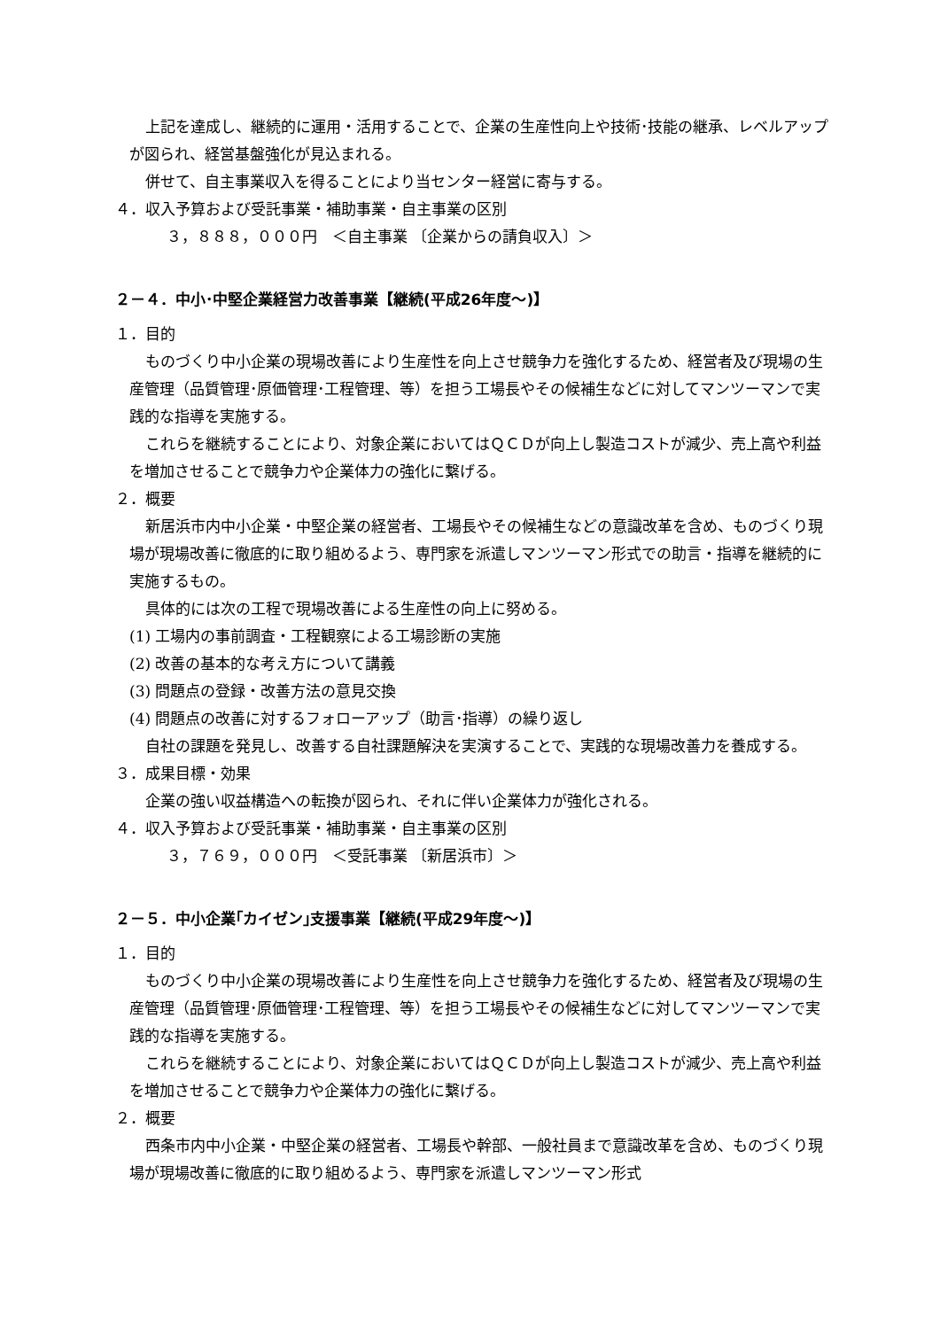上記を達成し、継続的に運用・活用することで、企業の生産性向上や技術･技能の継承、レベルアップが図られ、経営基盤強化が見込まれる。
併せて、自主事業収入を得ることにより当センター経営に寄与する。
４．収入予算および受託事業・補助事業・自主事業の区別
３，８８８，０００円　＜自主事業 〔企業からの請負収入〕＞
２－４．中小･中堅企業経営力改善事業【継続(平成26年度～)】
１．目的
ものづくり中小企業の現場改善により生産性を向上させ競争力を強化するため、経営者及び現場の生産管理（品質管理･原価管理･工程管理、等）を担う工場長やその候補生などに対してマンツーマンで実践的な指導を実施する。
これらを継続することにより、対象企業においてはＱＣＤが向上し製造コストが減少、売上高や利益を増加させることで競争力や企業体力の強化に繋げる。
２．概要
新居浜市内中小企業・中堅企業の経営者、工場長やその候補生などの意識改革を含め、ものづくり現場が現場改善に徹底的に取り組めるよう、専門家を派遣しマンツーマン形式での助言・指導を継続的に実施するもの。
具体的には次の工程で現場改善による生産性の向上に努める。
(1) 工場内の事前調査・工程観察による工場診断の実施
(2) 改善の基本的な考え方について講義
(3) 問題点の登録・改善方法の意見交換
(4) 問題点の改善に対するフォローアップ（助言･指導）の繰り返し
自社の課題を発見し、改善する自社課題解決を実演することで、実践的な現場改善力を養成する。
３．成果目標・効果
企業の強い収益構造への転換が図られ、それに伴い企業体力が強化される。
４．収入予算および受託事業・補助事業・自主事業の区別
３，７６９，０００円　＜受託事業 〔新居浜市〕＞
２－５．中小企業｢カイゼン｣支援事業【継続(平成29年度～)】
１．目的
ものづくり中小企業の現場改善により生産性を向上させ競争力を強化するため、経営者及び現場の生産管理（品質管理･原価管理･工程管理、等）を担う工場長やその候補生などに対してマンツーマンで実践的な指導を実施する。
これらを継続することにより、対象企業においてはＱＣＤが向上し製造コストが減少、売上高や利益を増加させることで競争力や企業体力の強化に繋げる。
２．概要
西条市内中小企業・中堅企業の経営者、工場長や幹部、一般社員まで意識改革を含め、ものづくり現場が現場改善に徹底的に取り組めるよう、専門家を派遣しマンツーマン形式